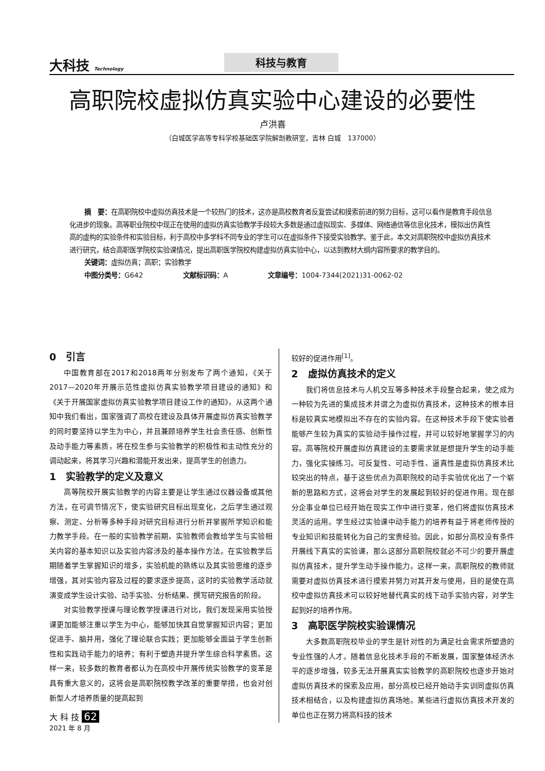大科技 Technology
科技与教育
高职院校虚拟仿真实验中心建设的必要性
卢洪喜
（白城医学高等专科学校基础医学院解剖教研室，吉林 白城　137000）
摘　要：在高职院校中虚拟仿真技术是一个较热门的技术，这亦是高校教育者反复尝试和摸索前进的努力目标，这可以看作是教育手段信息化进步的现象。高等职业院校中现正在使用的虚拟仿真实验教学手段较大多数是通过虚拟现实、多媒体、网络通信等信息化技术，模拟出仿真性高的虚构的实验条件和实验目标，利于高校中多学科不同专业的学生可以在虚拟条件下接受实验教学。鉴于此，本文对高职院校中虚拟仿真技术进行研究，结合高职医学院校实验课情况，提出高职医学院校构建虚拟仿真实验中心，以达到教材大纲内容所要求的教学目的。
关键词：虚拟仿真；高职；实验教学
中图分类号：G642　　　　　　文献标识码：A　　　　　　文章编号：1004-7344(2021)31-0062-02
0　引言
中国教育部在2017和2018两年分别发布了两个通知，《关于2017—2020年开展示范性虚拟仿真实验教学项目建设的通知》和《关于开展国家虚拟仿真实验教学项目建设工作的通知》，从这两个通知中我们看出，国家强调了高校在建设及具体开展虚拟仿真实验教学的同时要坚持以学生为中心，并且兼顾培养学生社会责任感、创新性及动手能力等素质，将在校生参与实验教学的积极性和主动性充分的调动起来，将其学习兴趣和潜能开发出来，提高学生的创造力。
1　实验教学的定义及意义
高等院校开展实验教学的内容主要是让学生通过仪器设备或其他方法，在可调节情况下，使实验研究目标出现变化，之后学生通过观察、测定、分析等多种手段对研究目标进行分析并掌握所学知识和能力教学手段。在一般的实验教学前期，实验教师会教给学生与实验相关内容的基本知识以及实验内容涉及的基本操作方法。在实验教学后期随着学生掌握知识的增多，实验机能的熟练以及其实验思维的逐步增强，其对实验内容及过程的要求逐步提高，这时的实验教学活动就演变成学生设计实验、动手实验、分析结果、撰写研究报告的阶段。
对实验教学授课与理论教学授课进行对比，我们发现采用实验授课更加能够注重以学生为中心，能够加快其自觉掌握知识内容；更加促进手、脑并用，强化了理论联合实践；更加能够全面益于学生创新性和实践动手能力的培养；有利于塑造并提升学生综合科学素质。这样一来，较多数的教育者都认为在高校中开展传统实验教学的变革是具有重大意义的，这将会是高职院校教学改革的重要举措，也会对创新型人才培养质量的提高起到
较好的促进作用<sup>[1]</sup>。
2　虚拟仿真技术的定义
我们将信息技术与人机交互等多种技术手段整合起来，使之成为一种较为先进的集成技术并谓之为虚拟仿真技术，这种技术的根本目标是较真实地模拟出不存在的实验内容。在这种技术手段下使实验者能够产生较为真实的实验动手操作过程，并可以较好地掌握学习的内容。高等院校开展虚拟仿真建设的主要需求就是想提升学生的动手能力，强化实操练习。可反复性、可动手性、逼真性是虚拟仿真技术比较突出的特点，基于这些优点为高职院校的动手实验优化出了一个崭新的思路和方式，这将会对学生的发展起到较好的促进作用。现在部分企事业单位已经开始在现实工作中进行变革，他们将虚拟仿真技术灵活的运用。学生经过实验课中动手能力的培养有益于将老师传授的专业知识和技能转化为自己的宝贵经验。因此，如部分高校没有条件开展线下真实的实验课，那么这部分高职院校就必不可少的要开展虚拟仿真技术，提升学生动手操作能力。这样一来，高职院校的教师就需要对虚拟仿真技术进行摸索并努力对其开发与使用，目的是使在高校中虚拟仿真技术可以较好地替代真实的线下动手实验内容，对学生起到好的培养作用。
3　高职医学院校实验课情况
大多数高职院校毕业的学生是针对性的为满足社会需求所塑造的专业性强的人才。随着信息化技术手段的不断发展，国家整体经济水平的逐步增强，较多无法开展真实实验教学的高职院校也逐步开始对虚拟仿真技术的探索及应用，部分高校已经开始动手实训同虚拟仿真技术相结合，以及构建虚拟仿真场地。某些进行虚拟仿真技术开发的单位也正在努力将高科技的技术
大 科 技 62
2021 年 8 月